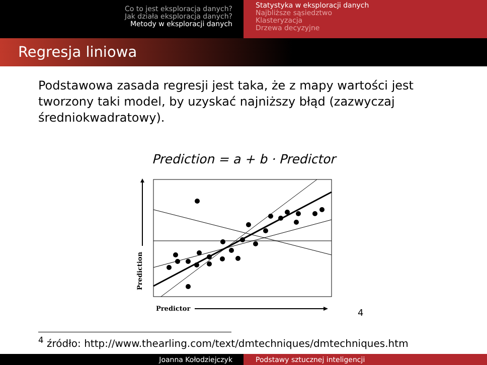Co to jest eksploracja danych?
Jak działa eksploracja danych?
Metody w eksploracji danych
Statystyka w eksploracji danych
Najbliższe sąsiedztwo
Klasteryzacja
Drzewa decyzyjne
Regresja liniowa
Podstawowa zasada regresji jest taka, że z mapy wartości jest tworzony taki model, by uzyskać najniższy błąd (zazwyczaj średniokwadratowy).
Prediction = a + b · Predictor
Prediction
Predictor 4
<sup>4</sup> źródło: http://www.thearling.com/text/dmtechniques/dmtechniques.htm
Joanna Kołodziejczyk Podstawy sztucznej inteligencji